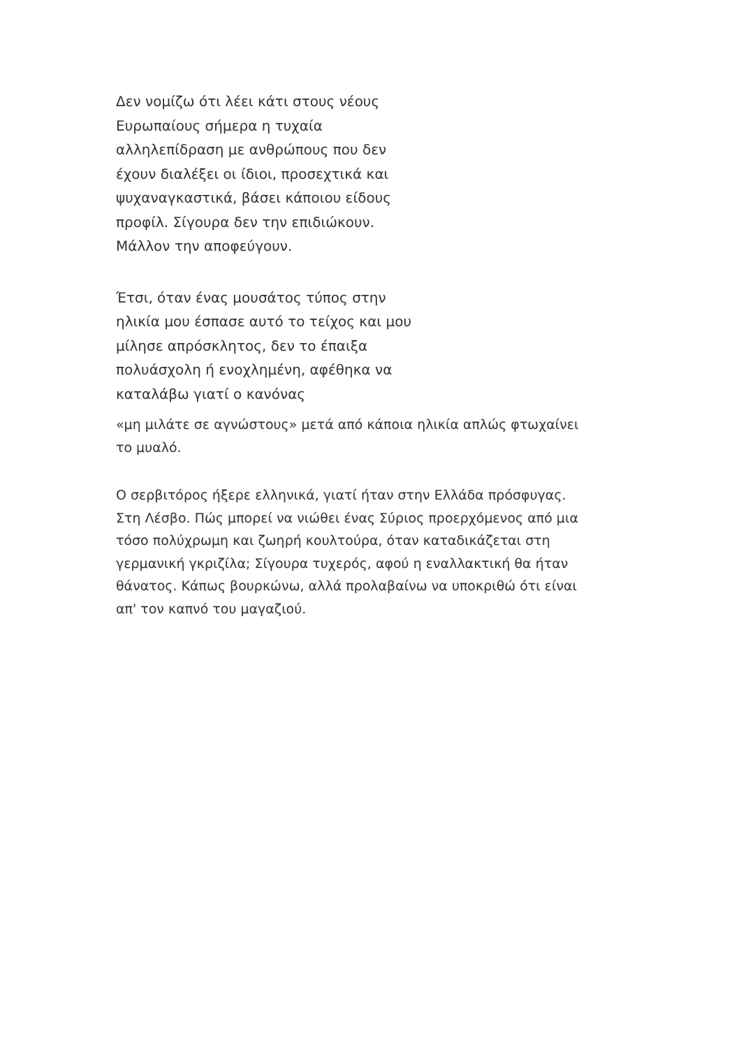Δεν νομίζω ότι λέει κάτι στους νέους Ευρωπαίους σήμερα η τυχαία αλληλεπίδραση με ανθρώπους που δεν έχουν διαλέξει οι ίδιοι, προσεχτικά και ψυχαναγκαστικά, βάσει κάποιου είδους προφίλ. Σίγουρα δεν την επιδιώκουν. Μάλλον την αποφεύγουν.
Έτσι, όταν ένας μουσάτος τύπος στην ηλικία μου έσπασε αυτό το τείχος και μου μίλησε απρόσκλητος, δεν το έπαιξα πολυάσχολη ή ενοχλημένη, αφέθηκα να καταλάβω γιατί ο κανόνας
«μη μιλάτε σε αγνώστους» μετά από κάποια ηλικία απλώς φτωχαίνει το μυαλό.
Ο σερβιτόρος ήξερε ελληνικά, γιατί ήταν στην Ελλάδα πρόσφυγας. Στη Λέσβο. Πώς μπορεί να νιώθει ένας Σύριος προερχόμενος από μια τόσο πολύχρωμη και ζωηρή κουλτούρα, όταν καταδικάζεται στη γερμανική γκριζίλα; Σίγουρα τυχερός, αφού η εναλλακτική θα ήταν θάνατος. Κάπως βουρκώνω, αλλά προλαβαίνω να υποκριθώ ότι είναι απ' τον καπνό του μαγαζιού.